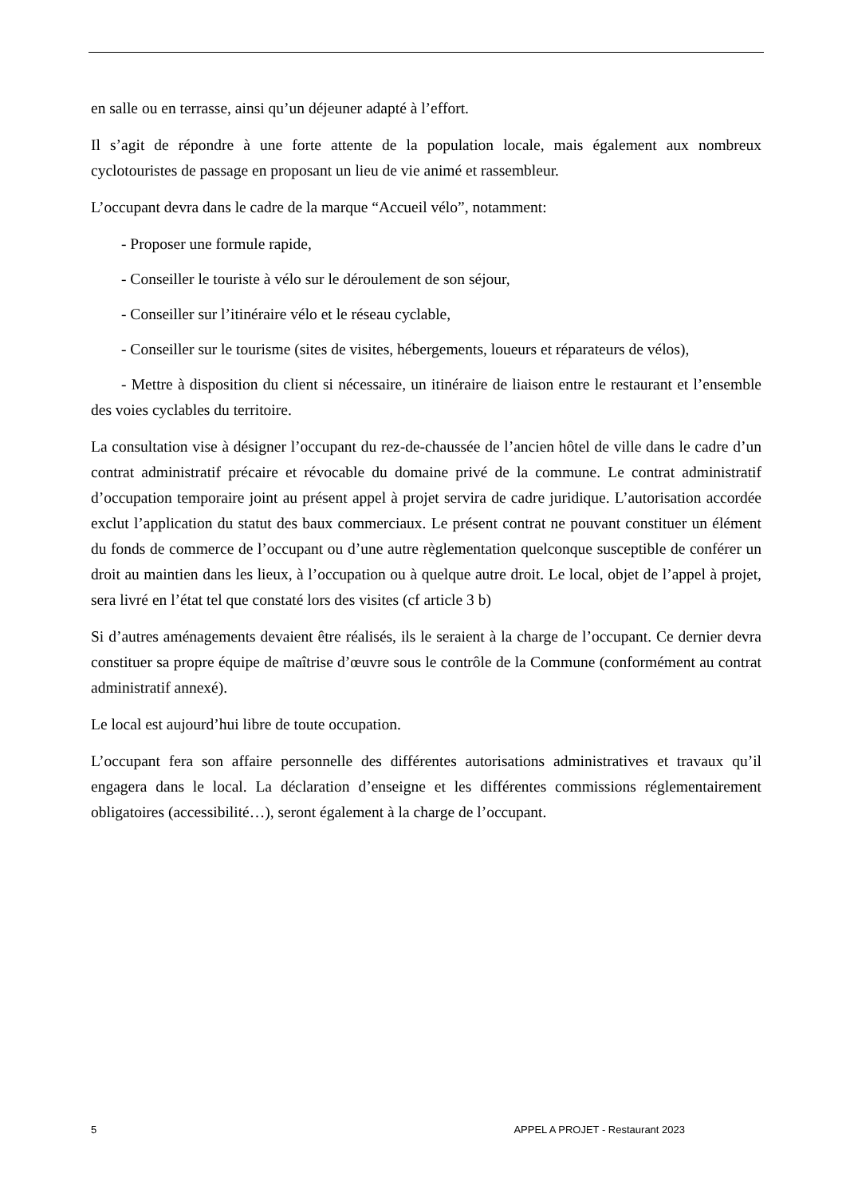en salle ou en terrasse, ainsi qu’un déjeuner adapté à l’effort.
Il s’agit de répondre à une forte attente de la population locale, mais également aux nombreux cyclotouristes de passage en proposant un lieu de vie animé et rassembleur.
L’occupant devra dans le cadre de la marque “Accueil vélo”, notamment:
- Proposer une formule rapide,
- Conseiller le touriste à vélo sur le déroulement de son séjour,
- Conseiller sur l’itinéraire vélo et le réseau cyclable,
- Conseiller sur le tourisme (sites de visites, hébergements, loueurs et réparateurs de vélos),
- Mettre à disposition du client si nécessaire, un itinéraire de liaison entre le restaurant et l’ensemble des voies cyclables du territoire.
La consultation vise à désigner l’occupant du rez-de-chaussée de l’ancien hôtel de ville dans le cadre d’un contrat administratif précaire et révocable du domaine privé de la commune. Le contrat administratif d’occupation temporaire joint au présent appel à projet servira de cadre juridique. L’autorisation accordée exclut l’application du statut des baux commerciaux. Le présent contrat ne pouvant constituer un élément du fonds de commerce de l’occupant ou d’une autre règlementation quelconque susceptible de conférer un droit au maintien dans les lieux, à l’occupation ou à quelque autre droit. Le local, objet de l’appel à projet, sera livré en l’état tel que constaté lors des visites (cf article 3 b)
Si d’autres aménagements devaient être réalisés, ils le seraient à la charge de l’occupant. Ce dernier devra constituer sa propre équipe de maîtrise d’œuvre sous le contrôle de la Commune (conformément au contrat administratif annexé).
Le local est aujourd’hui libre de toute occupation.
L’occupant fera son affaire personnelle des différentes autorisations administratives et travaux qu’il engagera dans le local. La déclaration d’enseigne et les différentes commissions réglementairement obligatoires (accessibilité…), seront également à la charge de l’occupant.
5 APPEL A PROJET - Restaurant 2023